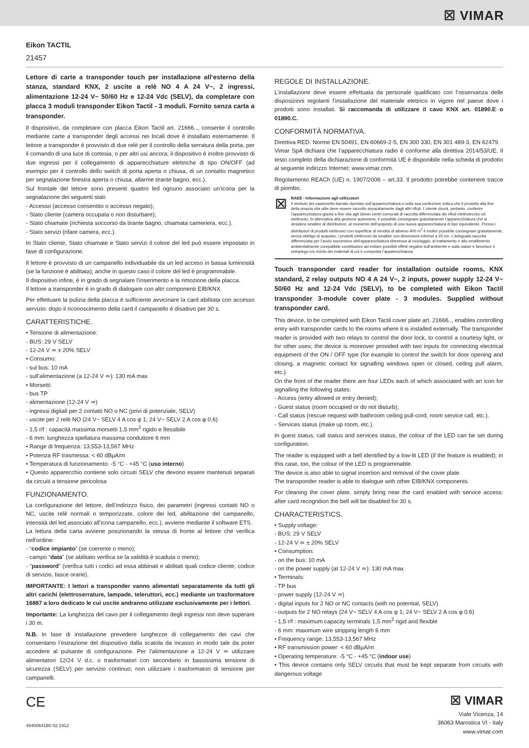☒ VIMAR
Eikon TACTIL
21457
Lettore di carte a transponder touch per installazione all’esterno della stanza, standard KNX, 2 uscite a relè NO 4 A 24 V~, 2 ingressi, alimentazione 12-24 V~ 50/60 Hz e 12-24 Vdc (SELV), da completare con placca 3 moduli transponder Eikon Tactil - 3 moduli. Fornito senza carta a transponder.
Il dispositivo, da completare con placca Eikon Tactil art. 21666.., consente il controllo mediante carte a transponder degli accessi nei locali dove è installato esternamente. Il lettore a transponder è provvisto di due relè per il controllo della serratura della porta, per il comando di una luce di cortesia, o per altri usi ancora; il dispositivo è inoltre provvisto di due ingressi per il collegamento di apparecchiature elettriche di tipo ON/OFF (ad esempio per il controllo dello switch di porta aperta o chiusa, di un contatto magnetico per segnalazione finestra aperta o chiusa, allarme tirante bagno, ecc.).
Sul frontale del lettore sono presenti quattro led ognuno associato un’icona per la segnalazione dei seguenti stati:
- Accesso (accesso consentito o accesso negato);
- Stato cliente (camera occupata o non disturbare);
- Stato chiamate (richiesta soccorso da tirante bagno, chiamata cameriera, ecc.).
- Stato servizi (rifare camera, ecc.).
In Stato cliente, Stato chiamate e Stato servizi il colore del led può essere impostato in fase di configurazione.
Il lettore è provvisto di un campanello individuabile da un led acceso in bassa luminosità (se la funzione è abilitata); anche in questo caso il colore del led è programmabile.
Il dispositivo infine, è in grado di segnalare l’inserimento e la rimozione della placca.
Il lettore a transponder è in grado di dialogare con altri componenti EIB/KNX.
Per effettuare la pulizia della placca è sufficiente avvicinare la card abilitata con accesso servizio: dopo il riconoscimento della card il campanello è disattivo per 30 s.
CARATTERISTICHE.
• Tensione di alimentazione:
- BUS: 29 V SELV
- 12-24 V ≂ ± 20% SELV
• Consumo:
- sul bus: 10 mA
- sull’alimentazione (a 12-24 V ≂): 130 mA max
• Morsetti:
- bus TP
- alimentazione (12-24 V ≂)
- ingressi digitali per 2 contatti NO o NC (privi di potenziale, SELV)
- uscite per 2 relè NO (24 V~ SELV 4 A cos φ 1; 24 V~ SELV 2 A cos φ 0,6)
- 1,5 r/f : capacità massima morsetti 1,5 mm<sup>2</sup> rigido e flessibile
- 6 mm: lunghezza spellatura massima conduttore 6 mm
• Range di frequenza: 13,553-13,567 MHz
• Potenza RF trasmessa: < 60 dBμA/m
• Temperatura di funzionamento: -5 °C - +45 °C (uso interno)
• Questo apparecchio contiene solo circuiti SELV che devono essere mantenuti separati da circuiti a tensione pericolosa
FUNZIONAMENTO.
La configurazione del lettore, dell’indirizzo fisico, dei parametri (ingressi contatti NO o NC, uscite relè normali o temporizzate, colore dei led, abilitazione del campanello, intensità del led associato all’icona campanello, ecc.), avviene mediante il software ETS.
La lettura della carta avviene posizionando la stessa di fronte al lettore che verifica nell’ordine:
- “codice impianto” (se coerente o meno);
- campo “data” (se abilitato verifica se la validità è scaduta o meno);
- “password” (verifica tutti i codici ad essa abbinati e abilitati quali codice cliente, codice di servizio, fasce orarie).
IMPORTANTE: I lettori a transponder vanno alimentati separatamente da tutti gli altri carichi (elettroserrature, lampade, teleruttori, ecc.) mediante un trasformatore 16887 a loro dedicato le cui uscite andranno utilizzate esclusivamente per i lettori.
Importante: La lunghezza del cavo per il collegamento degli ingressi non deve superare i 30 m.
N.B. In fase di installazione prevedere lunghezze di collegamento dei cavi che consentano l’estrazione del dispositivo dalla scatola da incasso in modo tale da poter accedere al pulsante di configurazione. Per l’alimentazione a 12-24 V ≂ utilizzare alimentatori 12/24 V d.c. o trasformatori con secondario in bassissima tensione di sicurezza (SELV) per servizio continuo; non utilizzare i trasformatori di tensione per campanelli.
REGOLE DI INSTALLAZIONE.
L’installazione deve essere effettuata da personale qualificato con l’osservanza delle disposizioni regolanti l’installazione del materiale elettrico in vigore nel paese dove i prodotti sono installati. Si raccomanda di utilizzare il cavo KNX art. 01890.E o 01890.C.
CONFORMITÀ NORMATIVA.
Direttiva RED. Norme EN 50491, EN 60669-2-5, EN 300 330, EN 301 489-3, EN 62479.
Vimar SpA dichiara che l’apparecchiatura radio è conforme alla direttiva 2014/53/UE. Il testo completo della dichiarazione di conformità UE è disponibile nella scheda di prodotto al seguente indirizzo Internet: www.vimar.com.
Regolamento REACh (UE) n. 1907/2006 – art.33. Il prodotto potrebbe contenere tracce di piombo.
⊠
RAEE - Informazione agli utilizzatori
Il simbolo del cassonetto barrato riportato sull’apparecchiatura o sulla sua confezione indica che il prodotto alla fine della propria vita utile deve essere raccolto separatamente dagli altri rifiuti. L’utente dovrà, pertanto, conferire l’apparecchiatura giunta a fine vita agli idonei centri comunali di raccolta differenziata dei rifiuti elettrotecnici ed elettronici. In alternativa alla gestione autonoma, è possibile consegnare gratuitamente l’apparecchiatura che si desidera smaltire al distributore, al momento dell’acquisto di una nuova apparecchiatura di tipo equivalente. Presso i distributori di prodotti elettronici con superficie di vendita di almeno 400 m<sup>2</sup> è inoltre possibile consegnare gratuitamente, senza obbligo di acquisto, i prodotti elettronici da smaltire con dimensioni inferiori a 25 cm. L’adeguata raccolta differenziata per l’avvio successivo dell’apparecchiatura dismessa al riciclaggio, al trattamento e allo smaltimento ambientalmente compatibile contribuisce ad evitare possibili effetti negativi sull’ambiente e sulla salute e favorisce il reimpiego e/o riciclo dei materiali di cui è composta l’apparecchiatura.
Touch transponder card reader for installation outside rooms, KNX standard, 2 relay outputs NO 4 A 24 V~, 2 inputs, power supply 12-24 V~ 50/60 Hz and 12-24 Vdc (SELV), to be completed with Eikon Tactil transponder 3-module cover plate - 3 modules. Supplied without transponder card.
This device, to be completed with Eikon Tactil cover plate art. 21666.., enables controlling entry with transponder cards to the rooms where it is installed externally. The transponder reader is provided with two relays to control the door lock, to control a courtesy light, or for other uses; the device is moreover provided with two inputs for connecting electrical equipment of the ON / OFF type (for example to control the switch for door opening and closing, a magnetic contact for signalling windows open or closed, ceiling pull alarm, etc.).
On the front of the reader there are four LEDs each of which associated with an icon for signalling the following states:
- Access (entry allowed or entry denied);
- Guest status (room occupied or do not disturb);
- Call status (rescue request with bathroom ceiling pull-cord, room service call, etc.).
- Services status (make up room, etc.).
In guest status, call status and services status, the colour of the LED can be set during configuration.
The reader is equipped with a bell identified by a low-lit LED (if the feature is enabled); in this case, too, the colour of the LED is programmable.
The device is also able to signal insertion and removal of the cover plate.
The transponder reader is able to dialogue with other EIB/KNX components.
For cleaning the cover plate, simply bring near the card enabled with service access: after card recognition the bell will be disabled for 30 s.
CHARACTERISTICS.
• Supply voltage:
- BUS: 29 V SELV
- 12-24 V ≂ ± 20% SELV
• Consumption:
- on the bus: 10 mA
- on the power supply (at 12-24 V ≂): 130 mA max
• Terminals:
- TP bus
- power supply (12-24 V ≂)
- digital inputs for 2 NO or NC contacts (with no potential, SELV)
- outputs for 2 NO relays (24 V~ SELV 4 A cos φ 1; 24 V~ SELV 2 A cos φ 0.6)
- 1,5 r/f : maximum capacity terminals 1,5 mm<sup>2</sup> rigid and flexible
- 6 mm: maximum wire stripping length 6 mm
• Frequency range: 13,553-13,567 MHz
• RF transmission power: < 60 dBμA/m
• Operating temperature: -5 °C - +45 °C (indoor use)
• This device contains only SELV circuits that must be kept separate from circuits with dangerous voltage
CE
49400641B0 02 1912
☒ VIMAR
Viale Vicenza, 14
36063 Marostica VI - Italy
www.vimar.com